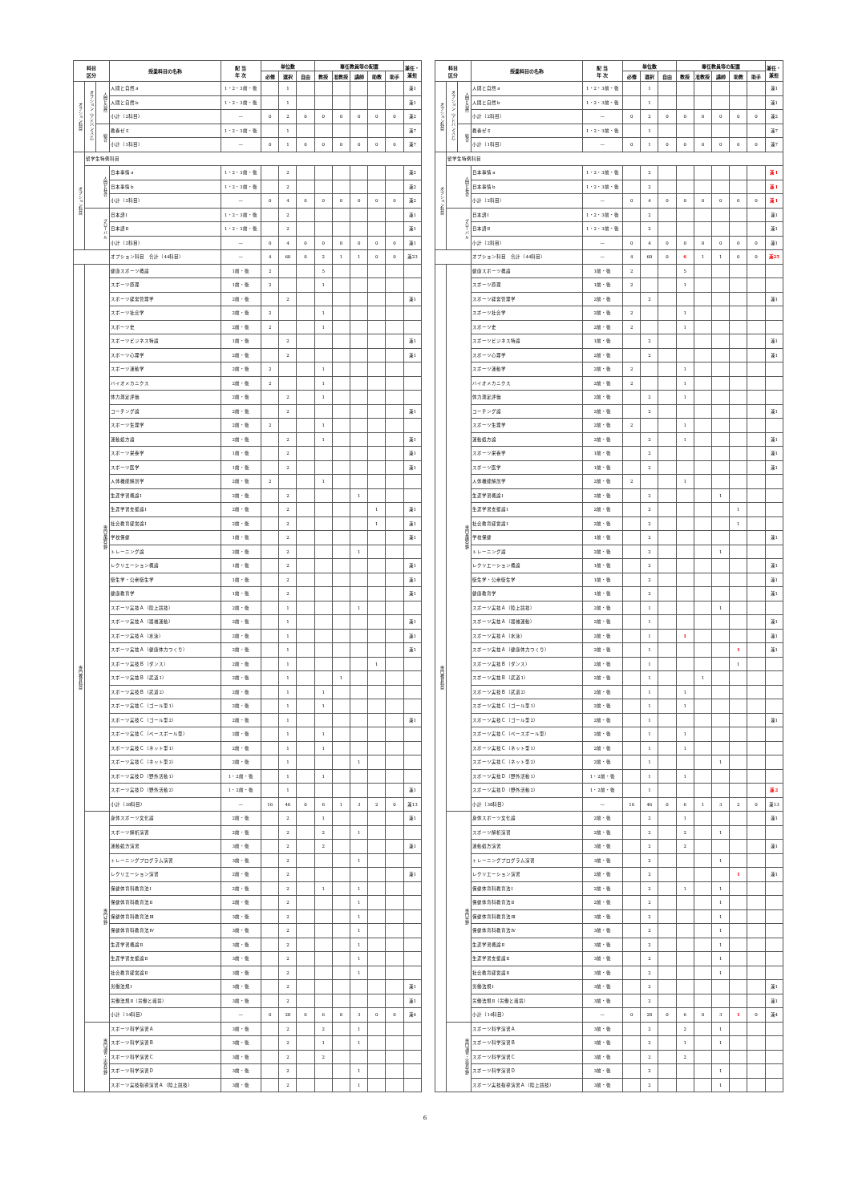| 科目 区分 | | | 授業科目の名称 | 配 当 年 次 | 単位数 | | | 専任教員等の配置 | | | | | 兼任・兼担 |
| --- | --- | --- | --- | --- | --- | --- | --- | --- | --- | --- | --- | --- | --- |
| | | | | | 必修 | 選択 | 自由 | 教授 | 准教授 | 講師 | 助教 | 助手 | |
| オプション科目 | オプション（アドバンスド） | 人間と自然 | 人間と自然ａ | 1・2・3前・後 | | 1 | | | | | | | 兼1 |
| | | | 人間と自然ｂ | 1・2・3前・後 | | 1 | | | | | | | 兼1 |
| | | | 小計（2科目） | — | 0 | 2 | 0 | 0 | 0 | 0 | 0 | 0 | 兼2 |
| | | 総合 | 教養ゼミ | 1・2・3前・後 | | 1 | | | | | | | 兼7 |
| | | | 小計（1科目） | — | 0 | 1 | 0 | 0 | 0 | 0 | 0 | 0 | 兼7 |
| オプション科目 | 留学生特例科目 | | | | | | | | | | | | |
| | 人間と社会 | | 日本事情ａ | 1・2・3前・後 | | 2 | | | | | | | 兼2 |
| | | | 日本事情ｂ | 1・2・3前・後 | | 2 | | | | | | | 兼2 |
| | | | 小計（2科目） | — | 0 | 4 | 0 | 0 | 0 | 0 | 0 | 0 | 兼2 |
| | グローバル | | 日本語Ⅰ | 1・2・3前・後 | | 2 | | | | | | | 兼1 |
| | | | 日本語Ⅱ | 1・2・3前・後 | | 2 | | | | | | | 兼1 |
| | | | 小計（2科目） | — | 0 | 4 | 0 | 0 | 0 | 0 | 0 | 0 | 兼1 |
| | | | オプション科目 合計（44科目） | — | 4 | 60 | 0 | 2 | 1 | 1 | 0 | 0 | 兼23 |
| 専門教育科目 | 専門基礎分野 | | 健康スポーツ概論 | 1前・後 | 2 | | | 5 | | | | | |
| | | | スポーツ原理 | 1前・後 | 2 | | | 1 | | | | | |
| | | | スポーツ経営管理学 | 2前・後 | | 2 | | | | | | | 兼1 |
| | | | スポーツ社会学 | 2前・後 | 2 | | | 1 | | | | | |
| | | | スポーツ史 | 2前・後 | 2 | | | 1 | | | | | |
| | | | スポーツビジネス特論 | 1前・後 | | 2 | | | | | | | 兼1 |
| | | | スポーツ心理学 | 2前・後 | | 2 | | | | | | | 兼1 |
| | | | スポーツ運動学 | 2前・後 | 2 | | | 1 | | | | | |
| | | | バイオメカニクス | 2前・後 | 2 | | | 1 | | | | | |
| | | | 体力測定評価 | 2前・後 | | 2 | | 1 | | | | | |
| | | | コーチング論 | 2前・後 | | 2 | | | | | | | 兼1 |
| | | | スポーツ生理学 | 2前・後 | 2 | | | 1 | | | | | |
| | | | 運動処方論 | 2前・後 | | 2 | | 1 | | | | | 兼1 |
| | | | スポーツ栄養学 | 1前・後 | | 2 | | | | | | | 兼1 |
| | | | スポーツ医学 | 1前・後 | | 2 | | | | | | | 兼1 |
| | | | 人体機能解剖学 | 2前・後 | 2 | | | 1 | | | | | |
| | | | 生涯学習概論Ⅰ | 2前・後 | | 2 | | | | 1 | | | |
| | | | 生涯学習支援論Ⅰ | 2前・後 | | 2 | | | | | 1 | | 兼1 |
| | | | 社会教育経営論Ⅰ | 2前・後 | | 2 | | | | | 1 | | 兼1 |
| | | | 学校保健 | 1前・後 | | 2 | | | | | | | 兼1 |
| | | | トレーニング論 | 2前・後 | | 2 | | | | 1 | | | |
| | | | レクリエーション概論 | 1前・後 | | 2 | | | | | | | 兼1 |
| | | | 衛生学・公衆衛生学 | 1前・後 | | 2 | | | | | | | 兼1 |
| | | | 健康教育学 | 1前・後 | | 2 | | | | | | | 兼1 |
| | | | スポーツ実技Ａ（陸上競技） | 2前・後 | | 1 | | | | 1 | | | |
| | | | スポーツ実技Ａ（器械運動） | 2前・後 | | 1 | | | | | | | 兼1 |
| | | | スポーツ実技Ａ（水泳） | 2前・後 | | 1 | | | | | | | 兼1 |
| | | | スポーツ実技Ａ（健康体力つくり） | 2前・後 | | 1 | | | | | | | 兼1 |
| | | | スポーツ実技Ｂ（ダンス） | 2前・後 | | 1 | | | | | 1 | | |
| | | | スポーツ実技Ｂ（武道1） | 2前・後 | | 1 | | | 1 | | | | |
| | | | スポーツ実技Ｂ（武道2） | 2前・後 | | 1 | | 1 | | | | | |
| | | | スポーツ実技Ｃ（ゴール型1） | 2前・後 | | 1 | | 1 | | | | | |
| | | | スポーツ実技Ｃ（ゴール型2） | 2前・後 | | 1 | | | | | | | 兼1 |
| | | | スポーツ実技Ｃ（ベースボール型） | 2前・後 | | 1 | | 1 | | | | | |
| | | | スポーツ実技Ｃ（ネット型1） | 2前・後 | | 1 | | 1 | | | | | |
| | | | スポーツ実技Ｃ（ネット型2） | 2前・後 | | 1 | | | | 1 | | | |
| | | | スポーツ実技Ｄ（野外活動1） | 1・2前・後 | | 1 | | 1 | | | | | |
| | | | スポーツ実技Ｄ（野外活動2） | 1・2前・後 | | 1 | | | | | | | 兼1 |
| | | | 小計（38科目） | — | 16 | 46 | 0 | 6 | 1 | 3 | 2 | 0 | 兼13 |
| | 専門分野 | | 身体スポーツ文化論 | 2前・後 | | 2 | | 1 | | | | | 兼1 |
| | | | スポーツ解析演習 | 2前・後 | | 2 | | 2 | | 1 | | | |
| | | | 運動処方演習 | 3前・後 | | 2 | | 2 | | | | | 兼1 |
| | | | トレーニングプログラム演習 | 3前・後 | | 2 | | | | 1 | | | |
| | | | レクリエーション演習 | 2前・後 | | 2 | | | | | | | 兼1 |
| | | | 保健体育科教育法Ⅰ | 2前・後 | | 2 | | 1 | | 1 | | | |
| | | | 保健体育科教育法Ⅱ | 2前・後 | | 2 | | | | 1 | | | |
| | | | 保健体育科教育法Ⅲ | 3前・後 | | 2 | | | | 1 | | | |
| | | | 保健体育科教育法Ⅳ | 3前・後 | | 2 | | | | 1 | | | |
| | | | 生涯学習概論Ⅱ | 3前・後 | | 2 | | | | 1 | | | |
| | | | 生涯学習支援論Ⅱ | 3前・後 | | 2 | | | | 1 | | | |
| | | | 社会教育経営論Ⅱ | 3前・後 | | 2 | | | | 1 | | | |
| | | | 労働法規Ⅰ | 3前・後 | | 2 | | | | | | | 兼1 |
| | | | 労働法規Ⅱ（労働と環境） | 3前・後 | | 2 | | | | | | | 兼1 |
| | | | 小計（14科目） | — | 0 | 28 | 0 | 6 | 0 | 3 | 0 | 0 | 兼4 |
| | 専門演習・実習分野 | | スポーツ科学演習Ａ | 3前・後 | | 2 | | 2 | | 1 | | | |
| | | | スポーツ科学演習Ｂ | 3前・後 | | 2 | | 1 | | 1 | | | |
| | | | スポーツ科学演習Ｃ | 3前・後 | | 2 | | 2 | | | | | |
| | | | スポーツ科学演習Ｄ | 3前・後 | | 2 | | | | 1 | | | |
| | | | スポーツ実技指導演習Ａ（陸上競技） | 3前・後 | | 2 | | | | 1 | | | |
| 科目 区分 | | | 授業科目の名称 | 配 当 年 次 | 単位数 | | | 専任教員等の配置 | | | | | 兼任・兼担 |
| --- | --- | --- | --- | --- | --- | --- | --- | --- | --- | --- | --- | --- | --- |
| | | | | | 必修 | 選択 | 自由 | 教授 | 准教授 | 講師 | 助教 | 助手 | |
| オプション科目 | オプション（アドバンスド） | 人間と自然 | 人間と自然ａ | 1・2・3前・後 | | 1 | | | | | | | 兼1 |
| | | | 人間と自然ｂ | 1・2・3前・後 | | 1 | | | | | | | 兼1 |
| | | | 小計（2科目） | — | 0 | 2 | 0 | 0 | 0 | 0 | 0 | 0 | 兼2 |
| | | 総合 | 教養ゼミ | 1・2・3前・後 | | 1 | | | | | | | 兼7 |
| | | | 小計（1科目） | — | 0 | 1 | 0 | 0 | 0 | 0 | 0 | 0 | 兼7 |
| オプション科目 | 留学生特例科目 | | | | | | | | | | | | |
| | 人間と社会 | | 日本事情ａ | 1・2・3前・後 | | 2 | | | | | | | 兼1 |
| | | | 日本事情ｂ | 1・2・3前・後 | | 2 | | | | | | | 兼1 |
| | | | 小計（2科目） | — | 0 | 4 | 0 | 0 | 0 | 0 | 0 | 0 | 兼1 |
| | グローバル | | 日本語Ⅰ | 1・2・3前・後 | | 2 | | | | | | | 兼1 |
| | | | 日本語Ⅱ | 1・2・3前・後 | | 2 | | | | | | | 兼1 |
| | | | 小計（2科目） | — | 0 | 4 | 0 | 0 | 0 | 0 | 0 | 0 | 兼1 |
| | | | オプション科目 合計（44科目） | — | 4 | 60 | 0 | 6 | 1 | 1 | 0 | 0 | 兼25 |
| 専門教育科目 | 専門基礎分野 | | 健康スポーツ概論 | 1前・後 | 2 | | | 5 | | | | | |
| | | | スポーツ原理 | 1前・後 | 2 | | | 1 | | | | | |
| | | | スポーツ経営管理学 | 2前・後 | | 2 | | | | | | | 兼1 |
| | | | スポーツ社会学 | 2前・後 | 2 | | | 1 | | | | | |
| | | | スポーツ史 | 2前・後 | 2 | | | 1 | | | | | |
| | | | スポーツビジネス特論 | 1前・後 | | 2 | | | | | | | 兼1 |
| | | | スポーツ心理学 | 2前・後 | | 2 | | | | | | | 兼1 |
| | | | スポーツ運動学 | 2前・後 | 2 | | | 1 | | | | | |
| | | | バイオメカニクス | 2前・後 | 2 | | | 1 | | | | | |
| | | | 体力測定評価 | 2前・後 | | 2 | | 1 | | | | | |
| | | | コーチング論 | 2前・後 | | 2 | | | | | | | 兼1 |
| | | | スポーツ生理学 | 2前・後 | 2 | | | 1 | | | | | |
| | | | 運動処方論 | 2前・後 | | 2 | | 1 | | | | | 兼1 |
| | | | スポーツ栄養学 | 1前・後 | | 2 | | | | | | | 兼1 |
| | | | スポーツ医学 | 1前・後 | | 2 | | | | | | | 兼1 |
| | | | 人体機能解剖学 | 2前・後 | 2 | | | 1 | | | | | |
| | | | 生涯学習概論Ⅰ | 2前・後 | | 2 | | | | 1 | | | |
| | | | 生涯学習支援論Ⅰ | 2前・後 | | 2 | | | | | 1 | | |
| | | | 社会教育経営論Ⅰ | 2前・後 | | 2 | | | | | 1 | | |
| | | | 学校保健 | 1前・後 | | 2 | | | | | | | 兼1 |
| | | | トレーニング論 | 2前・後 | | 2 | | | | 1 | | | |
| | | | レクリエーション概論 | 1前・後 | | 2 | | | | | | | 兼1 |
| | | | 衛生学・公衆衛生学 | 1前・後 | | 2 | | | | | | | 兼1 |
| | | | 健康教育学 | 1前・後 | | 2 | | | | | | | 兼1 |
| | | | スポーツ実技Ａ（陸上競技） | 2前・後 | | 1 | | | | 1 | | | |
| | | | スポーツ実技Ａ（器械運動） | 2前・後 | | 1 | | | | | | | 兼1 |
| | | | スポーツ実技Ａ（水泳） | 2前・後 | | 1 | | 1 | | | | | 兼1 |
| | | | スポーツ実技Ａ（健康体力つくり） | 2前・後 | | 1 | | | | | 1 | | 兼1 |
| | | | スポーツ実技Ｂ（ダンス） | 2前・後 | | 1 | | | | | 1 | | |
| | | | スポーツ実技Ｂ（武道1） | 2前・後 | | 1 | | | 1 | | | | |
| | | | スポーツ実技Ｂ（武道2） | 2前・後 | | 1 | | 1 | | | | | |
| | | | スポーツ実技Ｃ（ゴール型1） | 2前・後 | | 1 | | 1 | | | | | |
| | | | スポーツ実技Ｃ（ゴール型2） | 2前・後 | | 1 | | | | | | | 兼1 |
| | | | スポーツ実技Ｃ（ベースボール型） | 2前・後 | | 1 | | 1 | | | | | |
| | | | スポーツ実技Ｃ（ネット型1） | 2前・後 | | 1 | | 1 | | | | | |
| | | | スポーツ実技Ｃ（ネット型2） | 2前・後 | | 1 | | | | 1 | | | |
| | | | スポーツ実技Ｄ（野外活動1） | 1・2前・後 | | 1 | | 1 | | | | | |
| | | | スポーツ実技Ｄ（野外活動2） | 1・2前・後 | | 1 | | | | | | | 兼2 |
| | | | 小計（38科目） | — | 16 | 46 | 0 | 6 | 1 | 3 | 2 | 0 | 兼13 |
| | 専門分野 | | 身体スポーツ文化論 | 2前・後 | | 2 | | 1 | | | | | 兼1 |
| | | | スポーツ解析演習 | 2前・後 | | 2 | | 2 | | 1 | | | |
| | | | 運動処方演習 | 3前・後 | | 2 | | 2 | | | | | 兼1 |
| | | | トレーニングプログラム演習 | 3前・後 | | 2 | | | | 1 | | | |
| | | | レクリエーション演習 | 2前・後 | | 2 | | | | | 1 | | 兼1 |
| | | | 保健体育科教育法Ⅰ | 2前・後 | | 2 | | 1 | | 1 | | | |
| | | | 保健体育科教育法Ⅱ | 2前・後 | | 2 | | | | 1 | | | |
| | | | 保健体育科教育法Ⅲ | 3前・後 | | 2 | | | | 1 | | | |
| | | | 保健体育科教育法Ⅳ | 3前・後 | | 2 | | | | 1 | | | |
| | | | 生涯学習概論Ⅱ | 3前・後 | | 2 | | | | 1 | | | |
| | | | 生涯学習支援論Ⅱ | 3前・後 | | 2 | | | | 1 | | | |
| | | | 社会教育経営論Ⅱ | 3前・後 | | 2 | | | | 1 | | | |
| | | | 労働法規Ⅰ | 3前・後 | | 2 | | | | | | | 兼1 |
| | | | 労働法規Ⅱ（労働と環境） | 3前・後 | | 2 | | | | | | | 兼1 |
| | | | 小計（14科目） | — | 0 | 28 | 0 | 6 | 0 | 3 | 1 | 0 | 兼4 |
| | 専門演習・実習分野 | | スポーツ科学演習Ａ | 3前・後 | | 2 | | 2 | | 1 | | | |
| | | | スポーツ科学演習Ｂ | 3前・後 | | 2 | | 1 | | 1 | | | |
| | | | スポーツ科学演習Ｃ | 3前・後 | | 2 | | 2 | | | | | |
| | | | スポーツ科学演習Ｄ | 3前・後 | | 2 | | | | 1 | | | |
| | | | スポーツ実技指導演習Ａ（陸上競技） | 3前・後 | | 2 | | | | 1 | | | |
6